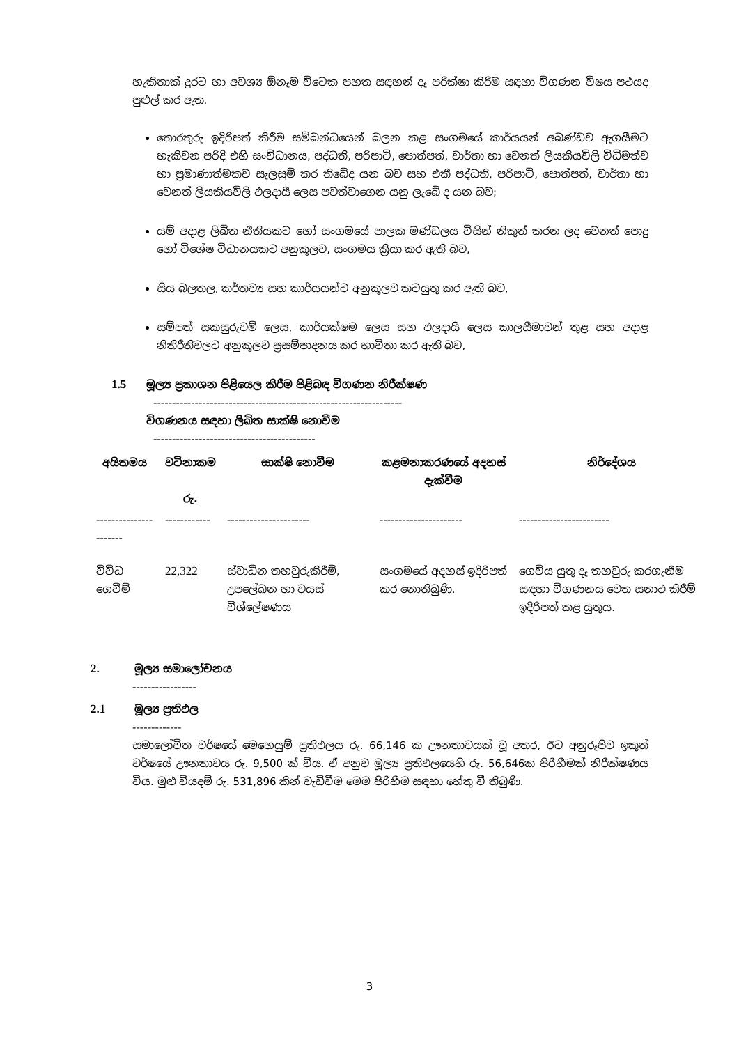හැකිතාක් දුරට හා අවශ්‍ය ඕනෑම විටෙක පහත සඳහන් දෑ පරීක්ෂා කිරීම සඳහා විගණන විෂය පථයද පුළුල් කර ඇත.
තොරතුරු ඉදිරිපත් කිරීම සම්බන්ධයෙන් බලන කළ සංගමයේ කාර්යයන් අඛණ්ඩව ඇගයීමට හැකිවන පරිදි එහි සංවිධානය, පද්ධති, පරිපාටි, පොත්පත්, වාර්තා හා වෙනත් ලියකියවිලි විධිමත්ව හා ප්‍රමාණාත්මකව සැලසුම් කර තිබේද යන බව සහ එකී පද්ධති, පරිපාටි, පොත්පත්, වාර්තා හා වෙනත් ලියකියවිලි ඵලදායී ලෙස පවත්වාගෙන යනු ලැබේ ද යන බව;
යම් අදාළ ලිඛිත නීතියකට හෝ සංගමයේ පාලක මණ්ඩලය විසින් නිකුත් කරන ලද වෙනත් පොදු හෝ විශේෂ විධානයකට අනුකූලව, සංගමය ක්‍රියා කර ඇති බව,
සිය බලතල, කර්තව්‍ය සහ කාර්යයන්ට අනුකූලව කටයුතු කර ඇති බව,
සම්පත් සකසුරුවම් ලෙස, කාර්යක්ෂම ලෙස සහ ඵලදායී ලෙස කාලසීමාවන් තුළ සහ අදාළ නිතිරීතිවලට අනුකූලව ප්‍රසම්පාදනය කර භාවිතා කර ඇති බව,
1.5 මූල්‍ය ප්‍රකාශන පිළියෙල කිරීම පිළිබඳ විගණන නිරීක්ෂණ
------------------------------------------------------------------
විගණනය සඳහා ලිඛිත සාක්ෂි නොවීම
-------------------------------------------
| අයිතමය | වටිනාකම රු. | සාක්ෂි නොවීම | කළමනාකරණයේ අදහස් දැක්වීම | නිර්දේශය |
| --- | --- | --- | --- | --- |
| ---------------------- | ------------ | ---------------------- | ---------------------- | ------------------------ |
| විවිධ ගෙවීම් | 22,322 | ස්වාධීන තහවුරුකිරීම්, උපලේඛන හා වයස් විශ්ලේෂණය | සංගමයේ අදහස් ඉදිරිපත් කර නොතිබුණි. | ගෙවිය යුතු දෑ තහවුරු කරගැනීම සඳහා විගණනය වෙත සනාථ කිරීම් ඉදිරිපත් කළ යුතුය. |
2. මූල්‍ය සමාලෝචනය
-----------------
2.1 මූල්‍ය ප්‍රතිඵල
-------------
සමාලෝචිත වර්ෂයේ මෙහෙයුම් ප්‍රතිඵලය රු. 66,146 ක ඌනතාවයක් වූ අතර, ඊට අනුරූපිව ඉකුත් වර්ෂයේ ඌනතාවය රු. 9,500 ක් විය. ඒ අනුව මූල්‍ය ප්‍රතිඵලයෙහි රු. 56,646ක පිරිහීමක් නිරීක්ෂණය විය. මුළු වියදම් රු. 531,896 කින් වැඩිවීම මෙම පිරිහීම සඳහා හේතු වී තිබුණි.
3